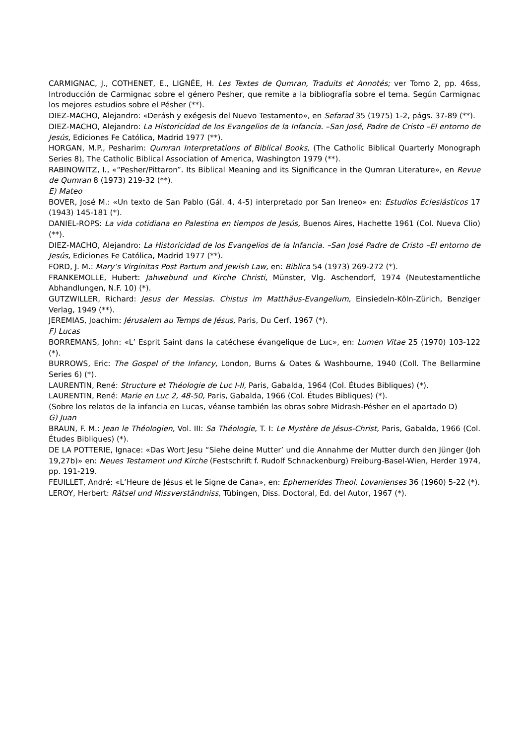CARMIGNAC, J., COTHENET, E., LIGNÉE, H. Les Textes de Qumran, Traduits et Annotés; ver Tomo 2, pp. 46ss, Introducción de Carmignac sobre el género Pesher, que remite a la bibliografía sobre el tema. Según Carmignac los mejores estudios sobre el Pésher (**).
DIEZ-MACHO, Alejandro: «Derásh y exégesis del Nuevo Testamento», en Sefarad 35 (1975) 1-2, págs. 37-89 (**).
DIEZ-MACHO, Alejandro: La Historicidad de los Evangelios de la Infancia. –San José, Padre de Cristo –El entorno de Jesús, Ediciones Fe Católica, Madrid 1977 (**).
HORGAN, M.P., Pesharim: Qumran Interpretations of Biblical Books, (The Catholic Biblical Quarterly Monograph Series 8), The Catholic Biblical Association of America, Washington 1979 (**).
RABINOWITZ, I., «“Pesher/Pittaron”. Its Biblical Meaning and its Significance in the Qumran Literature», en Revue de Qumran 8 (1973) 219-32 (**).
E) Mateo
BOVER, José M.: «Un texto de San Pablo (Gál. 4, 4-5) interpretado por San Ireneo» en: Estudios Eclesiásticos 17 (1943) 145-181 (*).
DANIEL-ROPS: La vida cotidiana en Palestina en tiempos de Jesús, Buenos Aires, Hachette 1961 (Col. Nueva Clio) (**).
DIEZ-MACHO, Alejandro: La Historicidad de los Evangelios de la Infancia. –San José Padre de Cristo –El entorno de Jesús, Ediciones Fe Católica, Madrid 1977 (**).
FORD, J. M.: Mary’s Virginitas Post Partum and Jewish Law, en: Biblica 54 (1973) 269-272 (*).
FRANKEMOLLE, Hubert: Jahwebund und Kirche Christi, Münster, Vlg. Aschendorf, 1974 (Neutestamentliche Abhandlungen, N.F. 10) (*).
GUTZWILLER, Richard: Jesus der Messias. Chistus im Matthäus-Evangelium, Einsiedeln-Köln-Zürich, Benziger Verlag, 1949 (**).
JEREMIAS, Joachim: Jérusalem au Temps de Jésus, Paris, Du Cerf, 1967 (*).
F) Lucas
BORREMANS, John: «L’ Esprit Saint dans la catéchese évangelique de Luc», en: Lumen Vitae 25 (1970) 103-122 (*).
BURROWS, Eric: The Gospel of the Infancy, London, Burns & Oates & Washbourne, 1940 (Coll. The Bellarmine Series 6) (*).
LAURENTIN, René: Structure et Théologie de Luc I-II, Paris, Gabalda, 1964 (Col. Études Bibliques) (*).
LAURENTIN, René: Marie en Luc 2, 48-50, Paris, Gabalda, 1966 (Col. Études Bibliques) (*).
(Sobre los relatos de la infancia en Lucas, véanse también las obras sobre Midrash-Pésher en el apartado D)
G) Juan
BRAUN, F. M.: Jean le Théologien, Vol. III: Sa Théologie, T. I: Le Mystère de Jésus-Christ, Paris, Gabalda, 1966 (Col. Études Bibliques) (*).
DE LA POTTERIE, Ignace: «Das Wort Jesu “Siehe deine Mutter’ und die Annahme der Mutter durch den Jünger (Joh 19,27b)» en: Neues Testament und Kirche (Festschrift f. Rudolf Schnackenburg) Freiburg-Basel-Wien, Herder 1974, pp. 191-219.
FEUILLET, André: «L’Heure de Jésus et le Signe de Cana», en: Ephemerides Theol. Lovanienses 36 (1960) 5-22 (*).
LEROY, Herbert: Rätsel und Missverständniss, Tübingen, Diss. Doctoral, Ed. del Autor, 1967 (*).